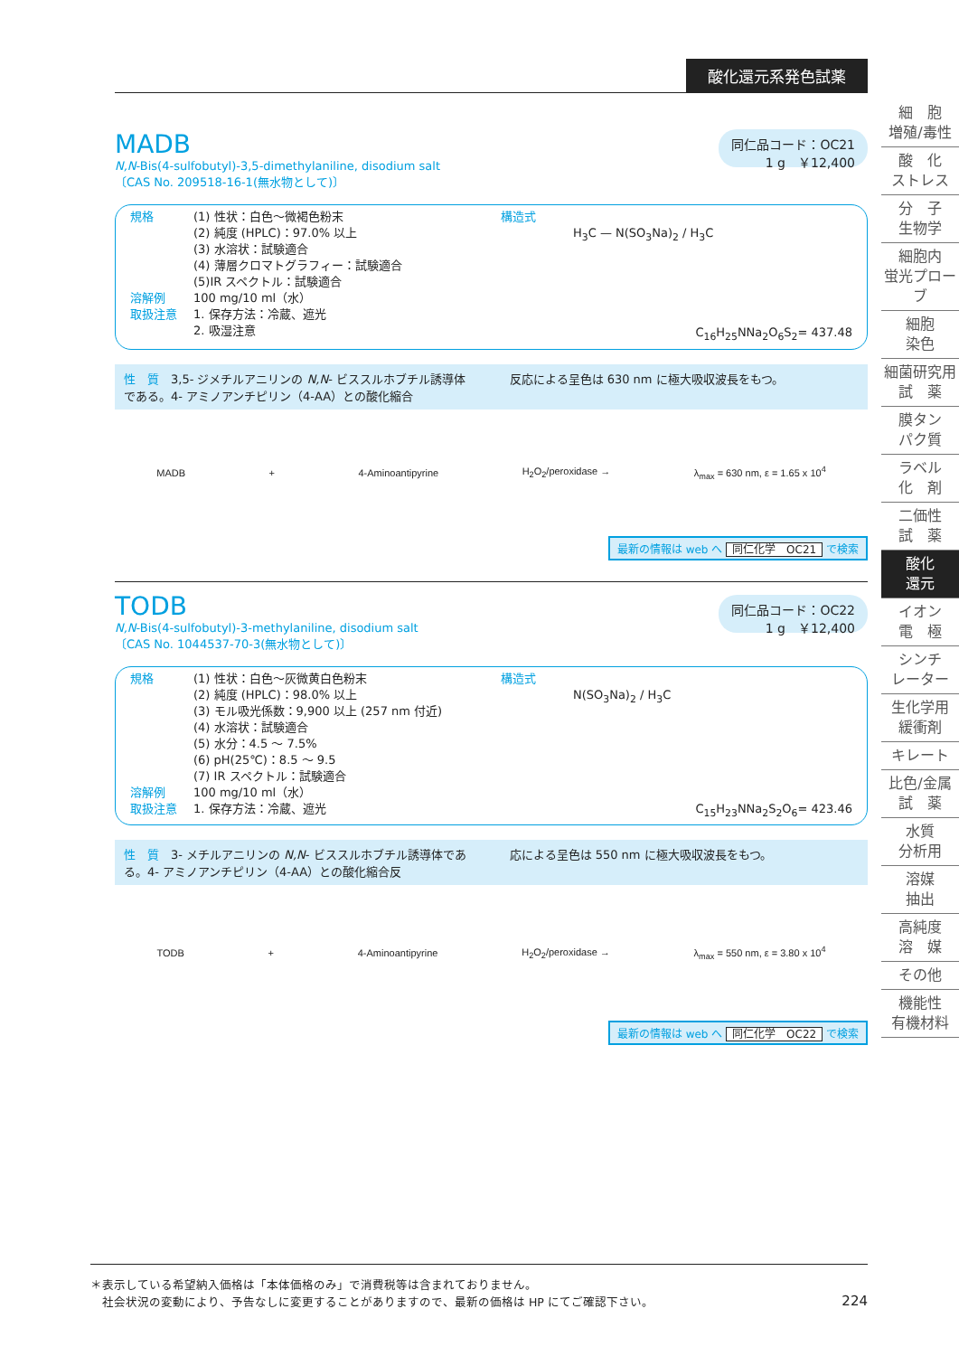酸化還元系発色試薬
MADB
N,N-Bis(4-sulfobutyl)-3,5-dimethylaniline, disodium salt
〔CAS No. 209518-16-1(無水物として)〕
同仁品コード：OC21
1 g　￥12,400
規格
溶解例
取扱注意
(1) 性状：白色～微褐色粉末
(2) 純度 (HPLC)：97.0% 以上
(3) 水溶状：試験適合
(4) 薄層クロマトグラフィー：試験適合
(5)IR スペクトル：試験適合
100 mg/10 ml（水）
1. 保存方法：冷蔵、遮光
2. 吸湿注意
構造式
H<sub>3</sub>C — N(SO<sub>3</sub>Na)<sub>2</sub> / H<sub>3</sub>C
C<sub>16</sub>H<sub>25</sub>NNa<sub>2</sub>O<sub>6</sub>S<sub>2</sub>= 437.48
性　質　3,5- ジメチルアニリンの N,N- ビススルホブチル誘導体である。4- アミノアンチピリン（4-AA）との酸化縮合
反応による呈色は 630 nm に極大吸収波長をもつ。
MADB + 4-Aminoantipyrine H<sub>2</sub>O<sub>2</sub>/peroxidase → λ<sub>max</sub> = 630 nm, ε = 1.65 x 10<sup>4</sup>
最新の情報は web へ 同仁化学　OC21 で検索
TODB
N,N-Bis(4-sulfobutyl)-3-methylaniline, disodium salt
〔CAS No. 1044537-70-3(無水物として)〕
同仁品コード：OC22
1 g　￥12,400
規格
溶解例
取扱注意
(1) 性状：白色～灰微黄白色粉末
(2) 純度 (HPLC)：98.0% 以上
(3) モル吸光係数：9,900 以上 (257 nm 付近)
(4) 水溶状：試験適合
(5) 水分：4.5 ～ 7.5%
(6) pH(25℃)：8.5 ～ 9.5
(7) IR スペクトル：試験適合
100 mg/10 ml（水）
1. 保存方法：冷蔵、遮光
構造式
N(SO<sub>3</sub>Na)<sub>2</sub> / H<sub>3</sub>C
C<sub>15</sub>H<sub>23</sub>NNa<sub>2</sub>S<sub>2</sub>O<sub>6</sub>= 423.46
性　質　3- メチルアニリンの N,N- ビススルホブチル誘導体である。4- アミノアンチピリン（4-AA）との酸化縮合反
応による呈色は 550 nm に極大吸収波長をもつ。
TODB + 4-Aminoantipyrine H<sub>2</sub>O<sub>2</sub>/peroxidase → λ<sub>max</sub> = 550 nm, ε = 3.80 x 10<sup>4</sup>
最新の情報は web へ 同仁化学　OC22 で検索
細　胞
増殖/毒性
酸　化
ストレス
分　子
生物学
細胞内
蛍光プローブ
細胞
染色
細菌研究用
試　薬
膜タン
パク質
ラベル
化　剤
二価性
試　薬
酸化
還元
イオン
電　極
シンチ
レーター
生化学用
緩衝剤
キレート
比色/金属
試　薬
水質
分析用
溶媒
抽出
高純度
溶　媒
その他
機能性
有機材料
＊表示している希望納入価格は「本体価格のみ」で消費税等は含まれておりません。
　社会状況の変動により、予告なしに変更することがありますので、最新の価格は HP にてご確認下さい。 224